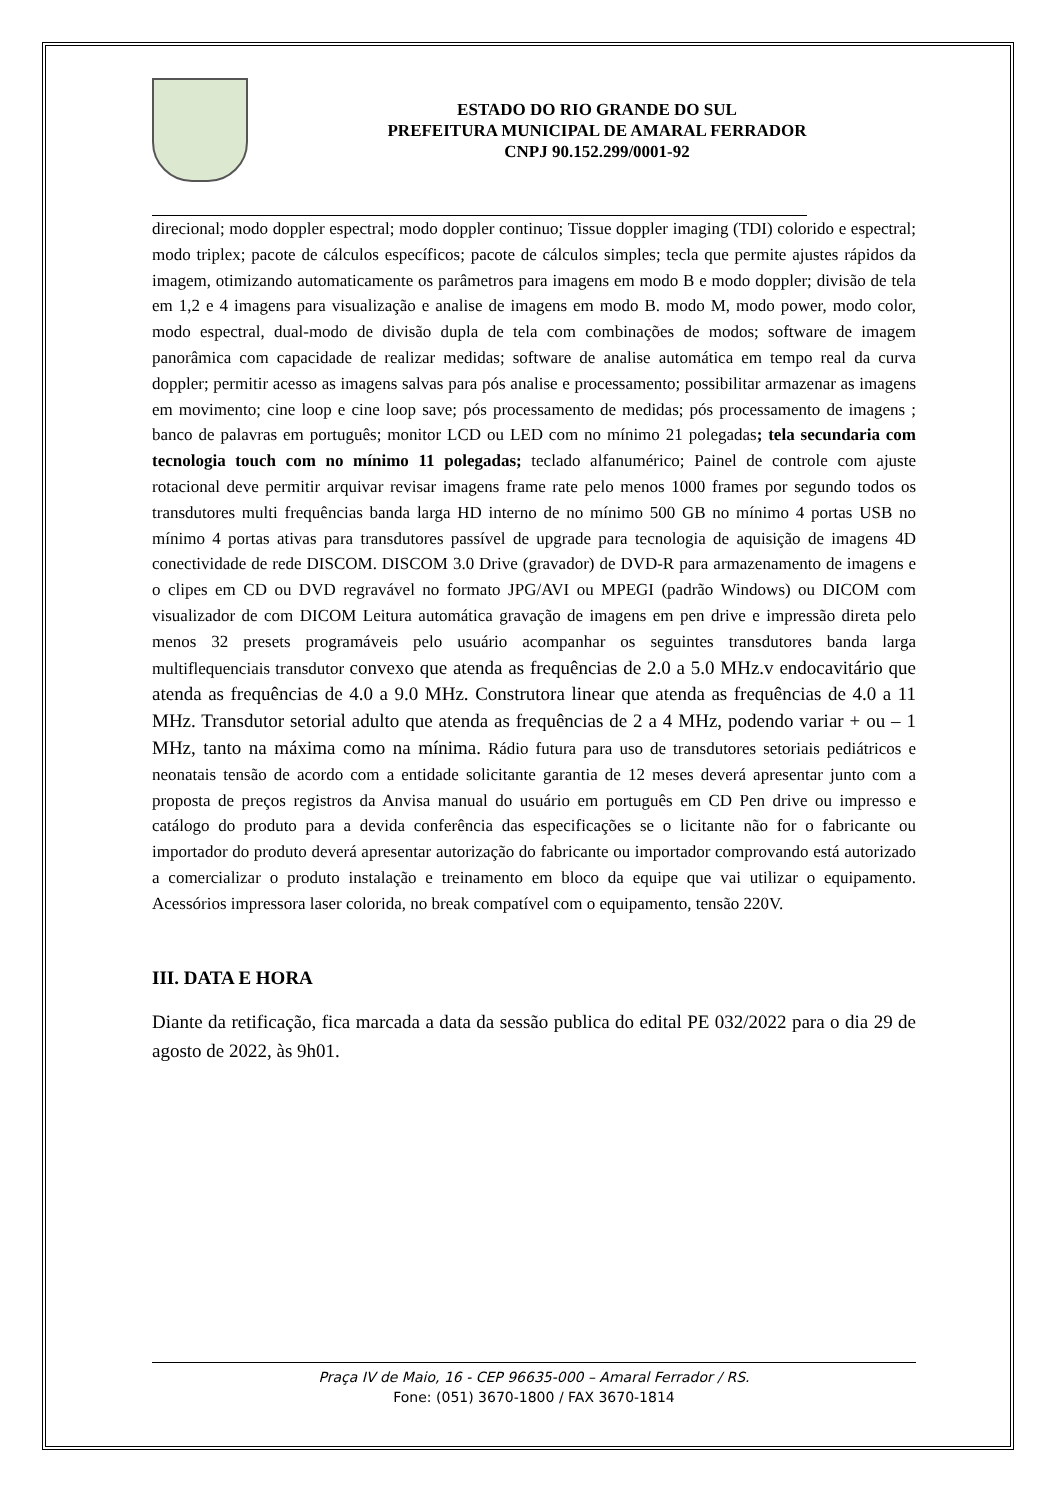ESTADO DO RIO GRANDE DO SUL
PREFEITURA MUNICIPAL DE AMARAL FERRADOR
CNPJ 90.152.299/0001-92
direcional; modo doppler espectral; modo doppler continuo; Tissue doppler imaging (TDI) colorido e espectral; modo triplex; pacote de cálculos específicos; pacote de cálculos simples; tecla que permite ajustes rápidos da imagem, otimizando automaticamente os parâmetros para imagens em modo B e modo doppler; divisão de tela em 1,2 e 4 imagens para visualização e analise de imagens em modo B. modo M, modo power, modo color, modo espectral, dual-modo de divisão dupla de tela com combinações de modos; software de imagem panorâmica com capacidade de realizar medidas; software de analise automática em tempo real da curva doppler; permitir acesso as imagens salvas para pós analise e processamento; possibilitar armazenar as imagens em movimento; cine loop e cine loop save; pós processamento de medidas; pós processamento de imagens ; banco de palavras em português; monitor LCD ou LED com no mínimo 21 polegadas; tela secundaria com tecnologia touch com no mínimo 11 polegadas; teclado alfanumérico; Painel de controle com ajuste rotacional deve permitir arquivar revisar imagens frame rate pelo menos 1000 frames por segundo todos os transdutores multi frequências banda larga HD interno de no mínimo 500 GB no mínimo 4 portas USB no mínimo 4 portas ativas para transdutores passível de upgrade para tecnologia de aquisição de imagens 4D conectividade de rede DISCOM. DISCOM 3.0 Drive (gravador) de DVD-R para armazenamento de imagens e o clipes em CD ou DVD regravável no formato JPG/AVI ou MPEGI (padrão Windows) ou DICOM com visualizador de com DICOM Leitura automática gravação de imagens em pen drive e impressão direta pelo menos 32 presets programáveis pelo usuário acompanhar os seguintes transdutores banda larga multiflequenciais transdutor convexo que atenda as frequências de 2.0 a 5.0 MHz.v endocavitário que atenda as frequências de 4.0 a 9.0 MHz. Construtora linear que atenda as frequências de 4.0 a 11 MHz. Transdutor setorial adulto que atenda as frequências de 2 a 4 MHz, podendo variar + ou – 1 MHz, tanto na máxima como na mínima. Rádio futura para uso de transdutores setoriais pediátricos e neonatais tensão de acordo com a entidade solicitante garantia de 12 meses deverá apresentar junto com a proposta de preços registros da Anvisa manual do usuário em português em CD Pen drive ou impresso e catálogo do produto para a devida conferência das especificações se o licitante não for o fabricante ou importador do produto deverá apresentar autorização do fabricante ou importador comprovando está autorizado a comercializar o produto instalação e treinamento em bloco da equipe que vai utilizar o equipamento. Acessórios impressora laser colorida, no break compatível com o equipamento, tensão 220V.
III. DATA E HORA
Diante da retificação, fica marcada a data da sessão publica do edital PE 032/2022 para o dia 29 de agosto de 2022, às 9h01.
Praça IV de Maio, 16 - CEP 96635-000 – Amaral Ferrador / RS.
Fone: (051) 3670-1800 / FAX 3670-1814